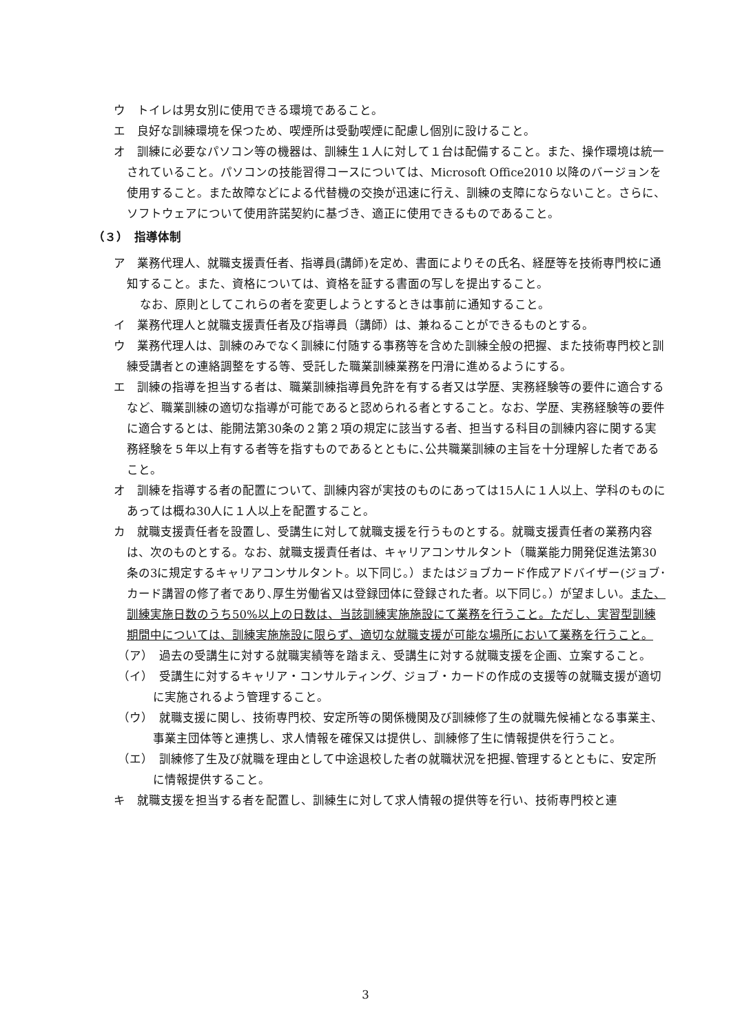ウ　トイレは男女別に使用できる環境であること。
エ　良好な訓練環境を保つため、喫煙所は受動喫煙に配慮し個別に設けること。
オ　訓練に必要なパソコン等の機器は、訓練生１人に対して１台は配備すること。また、操作環境は統一されていること。パソコンの技能習得コースについては、Microsoft Office2010 以降のバージョンを使用すること。また故障などによる代替機の交換が迅速に行え、訓練の支障にならないこと。さらに、ソフトウェアについて使用許諾契約に基づき、適正に使用できるものであること。
（３）　指導体制
ア　業務代理人、就職支援責任者、指導員(講師)を定め、書面によりその氏名、経歴等を技術専門校に通知すること。また、資格については、資格を証する書面の写しを提出すること。
なお、原則としてこれらの者を変更しようとするときは事前に通知すること。
イ　業務代理人と就職支援責任者及び指導員（講師）は、兼ねることができるものとする。
ウ　業務代理人は、訓練のみでなく訓練に付随する事務等を含めた訓練全般の把握、また技術専門校と訓練受講者との連絡調整をする等、受託した職業訓練業務を円滑に進めるようにする。
エ　訓練の指導を担当する者は、職業訓練指導員免許を有する者又は学歴、実務経験等の要件に適合するなど、職業訓練の適切な指導が可能であると認められる者とすること。なお、学歴、実務経験等の要件に適合するとは、能開法第30条の２第２項の規定に該当する者、担当する科目の訓練内容に関する実務経験を５年以上有する者等を指すものであるとともに､公共職業訓練の主旨を十分理解した者であること。
オ　訓練を指導する者の配置について、訓練内容が実技のものにあっては15人に１人以上、学科のものにあっては概ね30人に１人以上を配置すること。
カ　就職支援責任者を設置し、受講生に対して就職支援を行うものとする。就職支援責任者の業務内容は、次のものとする。なお、就職支援責任者は、キャリアコンサルタント（職業能力開発促進法第30条の3に規定するキャリアコンサルタント。以下同じ。）またはジョブカード作成アドバイザー(ジョブ･カード講習の修了者であり､厚生労働省又は登録団体に登録された者。以下同じ。）が望ましい。また、訓練実施日数のうち50%以上の日数は、当該訓練実施施設にて業務を行うこと。ただし、実習型訓練期間中については、訓練実施施設に限らず、適切な就職支援が可能な場所において業務を行うこと。
（ア）　過去の受講生に対する就職実績等を踏まえ、受講生に対する就職支援を企画、立案すること。
（イ）　受講生に対するキャリア・コンサルティング、ジョブ・カードの作成の支援等の就職支援が適切に実施されるよう管理すること。
（ウ）　就職支援に関し、技術専門校、安定所等の関係機関及び訓練修了生の就職先候補となる事業主、事業主団体等と連携し、求人情報を確保又は提供し、訓練修了生に情報提供を行うこと。
（エ）　訓練修了生及び就職を理由として中途退校した者の就職状況を把握､管理するとともに、安定所に情報提供すること。
キ　就職支援を担当する者を配置し、訓練生に対して求人情報の提供等を行い、技術専門校と連
3